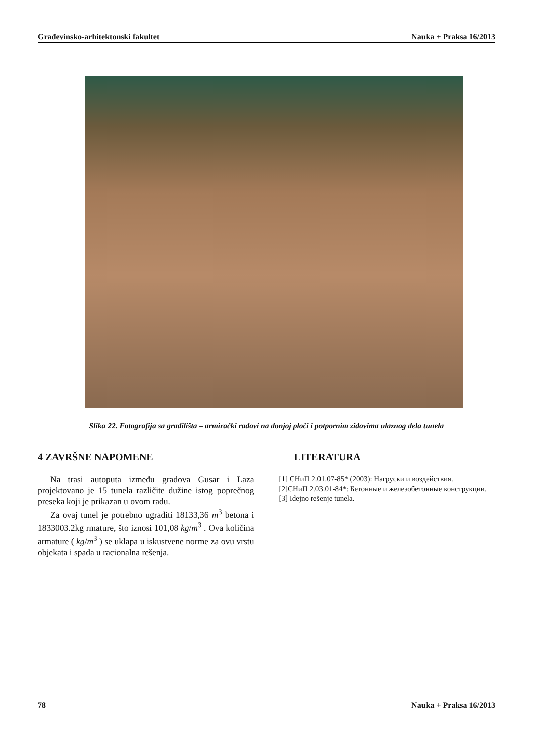Građevinsko-arhitektonski fakultet Nauka + Praksa 16/2013
Slika 22. Fotografija sa gradilišta – armirački radovi na donjoj ploči i potpornim zidovima ulaznog dela tunela
4 ZAVRŠNE NAPOMENE
Na trasi autoputa između gradova Gusar i Laza projektovano je 15 tunela različite dužine istog poprečnog preseka koji je prikazan u ovom radu.
Za ovaj tunel je potrebno ugraditi 18133,36 m<sup>3</sup> betona i 1833003.2kg rmature, što iznosi 101,08 kg/m<sup>3</sup> . Ova količina armature ( kg/m<sup>3</sup> ) se uklapa u iskustvene norme za ovu vrstu objekata i spada u racionalna rešenja.
LITERATURA
[1] СНиП 2.01.07-85* (2003): Нагруски и воздействия.
[2]СНиП 2.03.01-84*: Бетонные и железобетонные конструкции.
[3] Idejno rešenje tunela.
78 Nauka + Praksa 16/2013